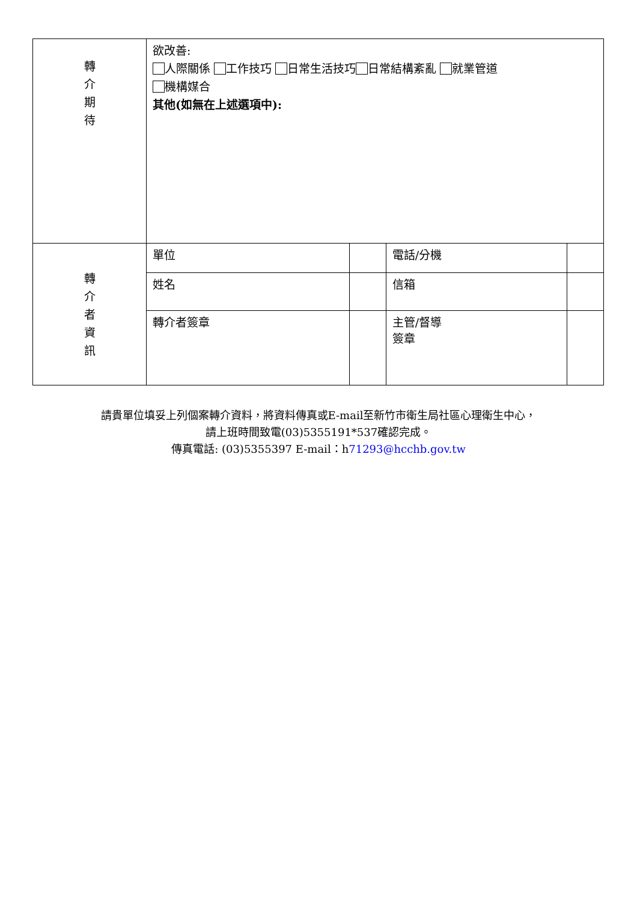| 轉 介 期 待 | 欲改善: 人際關係 工作技巧 日常生活技巧 日常結構紊亂 就業管道 機構媒合 其他(如無在上述選項中): | | | |
| 轉 介 者 資 訊 | 單位 | | 電話/分機 | |
| | 姓名 | | 信箱 | |
| | 轉介者簽章 | | 主管/督導 簽章 | |
請貴單位填妥上列個案轉介資料，將資料傳真或E-mail至新竹市衛生局社區心理衛生中心，
請上班時間致電(03)5355191*537確認完成。
傳真電話: (03)5355397 E-mail：h71293@hcchb.gov.tw